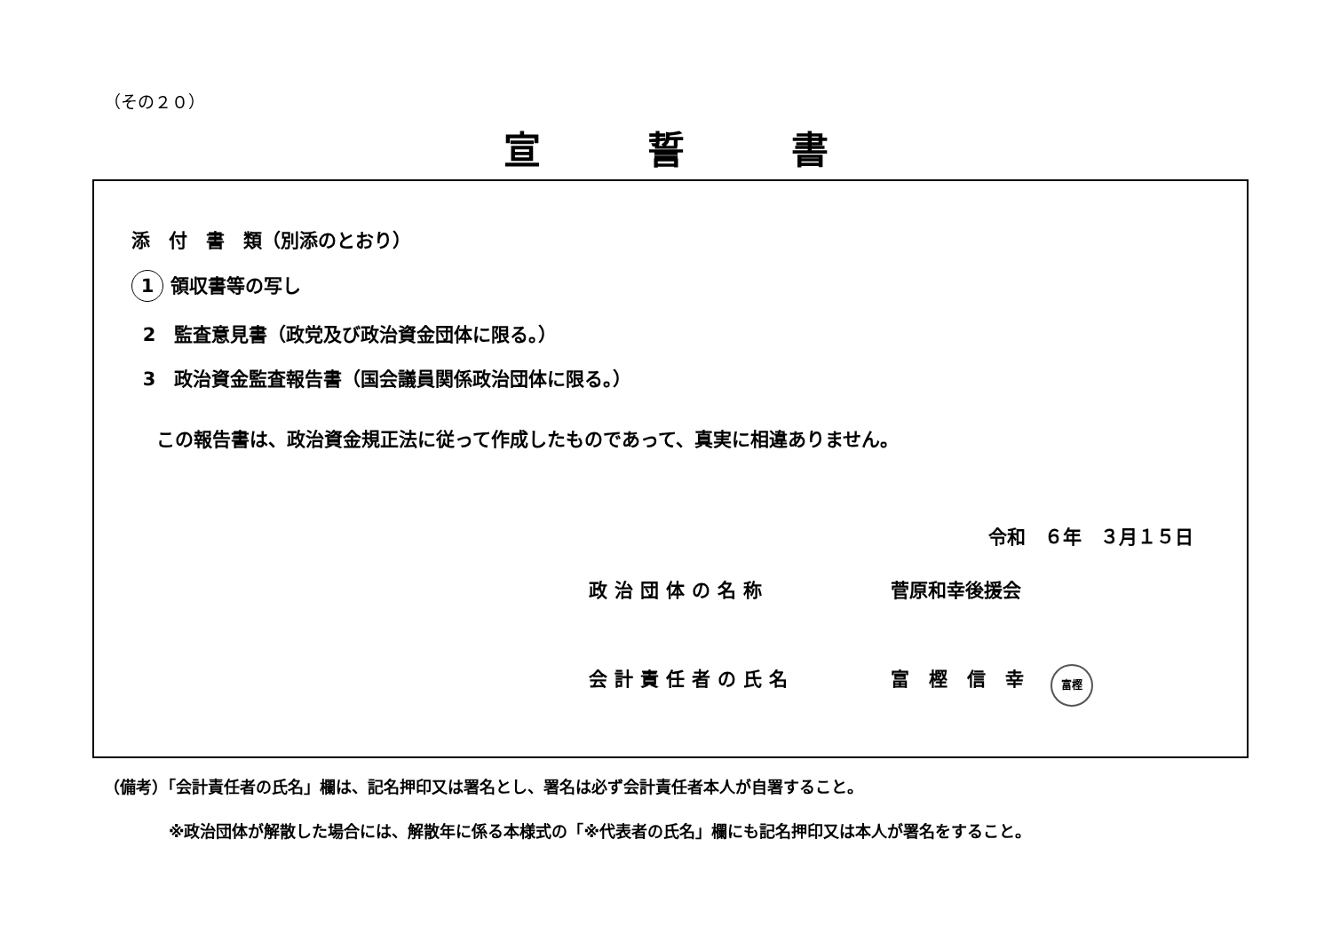（その２０）
宣誓書
添　付　書　類（別添のとおり）
1 領収書等の写し
2 監査意見書（政党及び政治資金団体に限る。）
3 政治資金監査報告書（国会議員関係政治団体に限る。）
この報告書は、政治資金規正法に従って作成したものであって、真実に相違ありません。
令和　６年　３月１５日
政治団体の名称 菅原和幸後援会
会計責任者の氏名 富樫信幸 富樫
（備考）「会計責任者の氏名」欄は、記名押印又は署名とし、署名は必ず会計責任者本人が自署すること。
※政治団体が解散した場合には、解散年に係る本様式の「※代表者の氏名」欄にも記名押印又は本人が署名をすること。